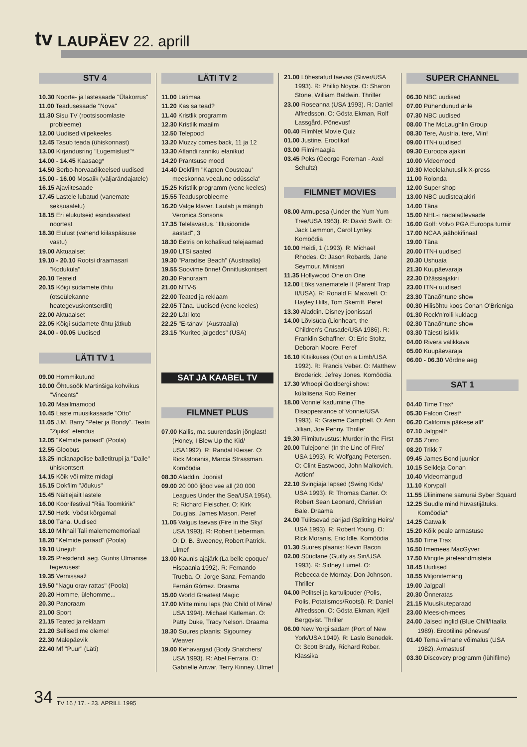tv
LAUPÄEV 22. aprill
STV 4
10.30 Noorte- ja lastesaade "Ülakorrus"
11.00 Teadusesaade "Nova"
11.30 Sisu TV (rootsisoomlaste probleeme)
12.00 Uudised viipekeeles
12.45 Tasub teada (ühiskonnast)
13.00 Kirjandusring "Lugemislust"*
14.00 - 14.45 Kaasaeg*
14.50 Serbo-horvaadikeelsed uudised
15.00 - 16.00 Mosaiik (väljarändajatele)
16.15 Ajaviitesaade
17.45 Lastele lubatud (vanemate seksuaalelu)
18.15 Eri elukutseid esindavatest noortest
18.30 Elulust (vahend kiilaspäisuse vastu)
19.00 Aktuaalset
19.10 - 20.10 Rootsi draamasari "Koduküla"
20.10 Teateid
20.15 Kõigi südamete õhtu (otseülekanne heategevuskontserdilt)
22.00 Aktuaalset
22.05 Kõigi südamete õhtu jätkub
24.00 - 00.05 Uudised
LÄTI TV 1
09.00 Hommikutund
10.00 Õhtusöök Martinšiga kohvikus "Vincents"
10.20 Maailmamood
10.45 Laste muusikasaade "Otto"
11.05 J.M. Barry "Peter ja Bondy". Teatri "Zijuks" etendus
12.05 "Kelmide paraad" (Poola)
12.55 Gloobus
13.25 Indianapolise balletitrupi ja "Daile" ühiskontsert
14.15 Kõik või mitte midagi
15.15 Dokfilm "Jõukus"
15.45 Näitlejailt lastele
16.00 Koorifestival "Riia Toomkirik"
17.50 Hetk. Vööst kõrgemal
18.00 Täna. Uudised
18.10 Mihhail Tali malemememoriaal
18.20 "Kelmide paraad" (Poola)
19.10 Unejutt
19.25 Presidendi aeg. Guntis Ulmanise tegevusest
19.35 Vernissaaž
19.50 "Nagu orav rattas" (Poola)
20.20 Homme, ülehomme...
20.30 Panoraam
21.00 Sport
21.15 Teated ja reklaam
21.20 Sellised me oleme!
22.30 Malepäevik
22.40 Mf "Puur" (Läti)
LÄTI TV 2
11.00 Lätimaa
11.20 Kas sa tead?
11.40 Kristlik programm
12.30 Kristlik maailm
12.50 Telepood
13.20 Muzzy comes back, 11 ja 12
13.30 Atlandi ranniku elanikud
14.20 Prantsuse mood
14.40 Dokfilm "Kapten Cousteau' meeskonna veealune odüsseia"
15.25 Kristlik programm (vene keeles)
15.55 Teadusprobleeme
16.20 Valge klaver. Laulab ja mängib Veronica Sonsona
17.35 Telelavastus. "Illusioonide aastad", 3
18.30 Eetris on kohalikud telejaamad
19.00 LTSi saated
19.30 "Paradise Beach" (Austraalia)
19.55 Soovime õnne! Õnnitluskontsert
20.30 Panoraam
21.00 NTV-5
22.00 Teated ja reklaam
22.05 Täna. Uudised (vene keeles)
22.20 Läti loto
22.25 "E-tänav" (Austraalia)
23.15 "Kuriteo jälgedes" (USA)
SAT JA KAABEL TV
FILMNET PLUS
07.00 Kallis, ma suurendasin jõnglast! (Honey, I Blew Up the Kid/ USA1992). R: Randal Kleiser. O: Rick Moranis, Marcia Strassman. Komöödia
08.30 Aladdin. Joonisf
09.00 20 000 ljööd vee all (20 000 Leagues Under the Sea/USA 1954). R: Richard Fleischer. O: Kirk Douglas, James Mason. Peref
11.05 Valgus taevas (Fire in the Sky/ USA 1993). R: Robert Lieberman. O: D. B. Sweeney, Robert Patrick. Ulmef
13.00 Kaunis ajajärk (La belle epoque/ Hispaania 1992). R: Fernando Trueba. O: Jorge Sanz, Fernando Fernán Gómez. Draama
15.00 World Greatest Magic
17.00 Mitte minu laps (No Child of Mine/ USA 1994). Michael Katleman. O: Patty Duke, Tracy Nelson. Draama
18.30 Suures plaanis: Sigourney Weaver
19.00 Kehavargad (Body Snatchers/ USA 1993). R: Abel Ferrara. O: Gabrielle Anwar, Terry Kinney. Ulmef
21.00 Lõhestatud taevas (Sliver/USA 1993). R: Phillip Noyce. O: Sharon Stone, William Baldwin. Thriller
23.00 Roseanna (USA 1993). R: Daniel Alfredsson. O: Gösta Ekman, Rolf Lassgård. Põnevusf
00.40 FilmNet Movie Quiz
01.00 Justine. Erootikaf
03.00 Filmimaagia
03.45 Poks (George Foreman - Axel Schultz)
FILMNET MOVIES
08.00 Armupesa (Under the Yum Yum Tree/USA 1963). R: David Swift. O: Jack Lemmon, Carol Lynley. Komöödia
10.00 Heidi, 1 (1993). R: Michael Rhodes. O: Jason Robards, Jane Seymour. Minisari
11.35 Hollywood One on One
12.00 Lõks vanematele II (Parent Trap II/USA). R: Ronald F. Maxwell. O: Hayley Hills, Tom Skerritt. Peref
13.30 Aladdin. Disney joonissari
14.00 Lõvisüda (Lionheart, the Children's Crusade/USA 1986). R: Franklin Schaffner. O: Eric Stoltz, Deborah Moore. Peref
16.10 Kitsikuses (Out on a Limb/USA 1992). R: Francis Veber. O: Matthew Broderick, Jefrey Jones. Komöödia
17.30 Whoopi Goldbergi show: külalisena Rob Reiner
18.00 Vonnie' kadumine (The Disappearance of Vonnie/USA 1993). R: Graeme Campbell. O: Ann Jillian, Joe Penny. Thriller
19.30 Filmitutvustus: Murder in the First
20.00 Tulejoonel (In the Line of Fire/ USA 1993). R: Wolfgang Petersen. O: Clint Eastwood, John Malkovich. Actionf
22.10 Svingiaja lapsed (Swing Kids/ USA 1993). R: Thomas Carter. O: Robert Sean Leonard, Christian Bale. Draama
24.00 Tülitsevad pärijad (Splitting Heirs/ USA 1993). R: Robert Young. O: Rick Moranis, Eric Idle. Komöödia
01.30 Suures plaanis: Kevin Bacon
02.00 Süüdlane (Guilty as Sin/USA 1993). R: Sidney Lumet. O: Rebecca de Mornay, Don Johnson. Thriller
04.00 Politsei ja kartulipuder (Polis, Polis, Potatismos/Rootsi). R: Daniel Alfredsson. O: Gösta Ekman, Kjell Bergqvist. Thriller
06.00 New Yorgi sadam (Port of New York/USA 1949). R: Laslo Benedek. O: Scott Brady, Richard Rober. Klassika
SUPER CHANNEL
06.30 NBC uudised
07.00 Pühendunud ärile
07.30 NBC uudised
08.00 The McLaughlin Group
08.30 Tere, Austria, tere, Viin!
09.00 ITN-i uudised
09.30 Euroopa ajakiri
10.00 Videomood
10.30 Meelelahutuslik X-press
11.00 Rolonda
12.00 Super shop
13.00 NBC uudisteajakiri
14.00 Täna
15.00 NHL-i nädalaülevaade
16.00 Golf: Volvo PGA Euroopa turniir
17.00 NCAA jäähokifinaal
19.00 Täna
20.00 ITN-i uudised
20.30 Ushuaia
21.30 Kuupäevaraja
22.30 Džässiajakiri
23.00 ITN-i uudised
23.30 Tänaõhtune show
00.30 Hilisõhtu koos Conan O'Brieniga
01.30 Rock'n'rolli kuldaeg
02.30 Tänaõhtune show
03.30 Täiesti isiklik
04.00 Rivera valikkava
05.00 Kuupäevaraja
06.00 - 06.30 Võrdne aeg
SAT 1
04.40 Time Trax*
05.30 Falcon Crest*
06.20 California päikese all*
07.10 Jalgpall*
07.55 Zorro
08.20 Trikk 7
09.45 James Bond juunior
10.15 Seikleja Conan
10.40 Videomängud
11.10 Korvpall
11.55 Üliinimene samurai Syber Squard
12.25 Suudle mind hüvastijätuks. Komöödia*
14.25 Catwalk
15.20 Kõik peale armastuse
15.50 Time Trax
16.50 Imemees MacGyver
17.50 Mingite järeleandmisteta
18.45 Uudised
18.55 Miljonitemäng
19.00 Jalgpall
20.30 Õnneratas
21.15 Muusikuteparaad
23.00 Mees-oh-mees
24.00 Jäised inglid (Blue Chill/Itaalia 1989). Erootiline põnevusf
01.40 Tema viimane võimalus (USA 1982). Armastusf
03.30 Discovery programm (lühifilme)
34 TV 16 / 17. - 23. APRILL 1995